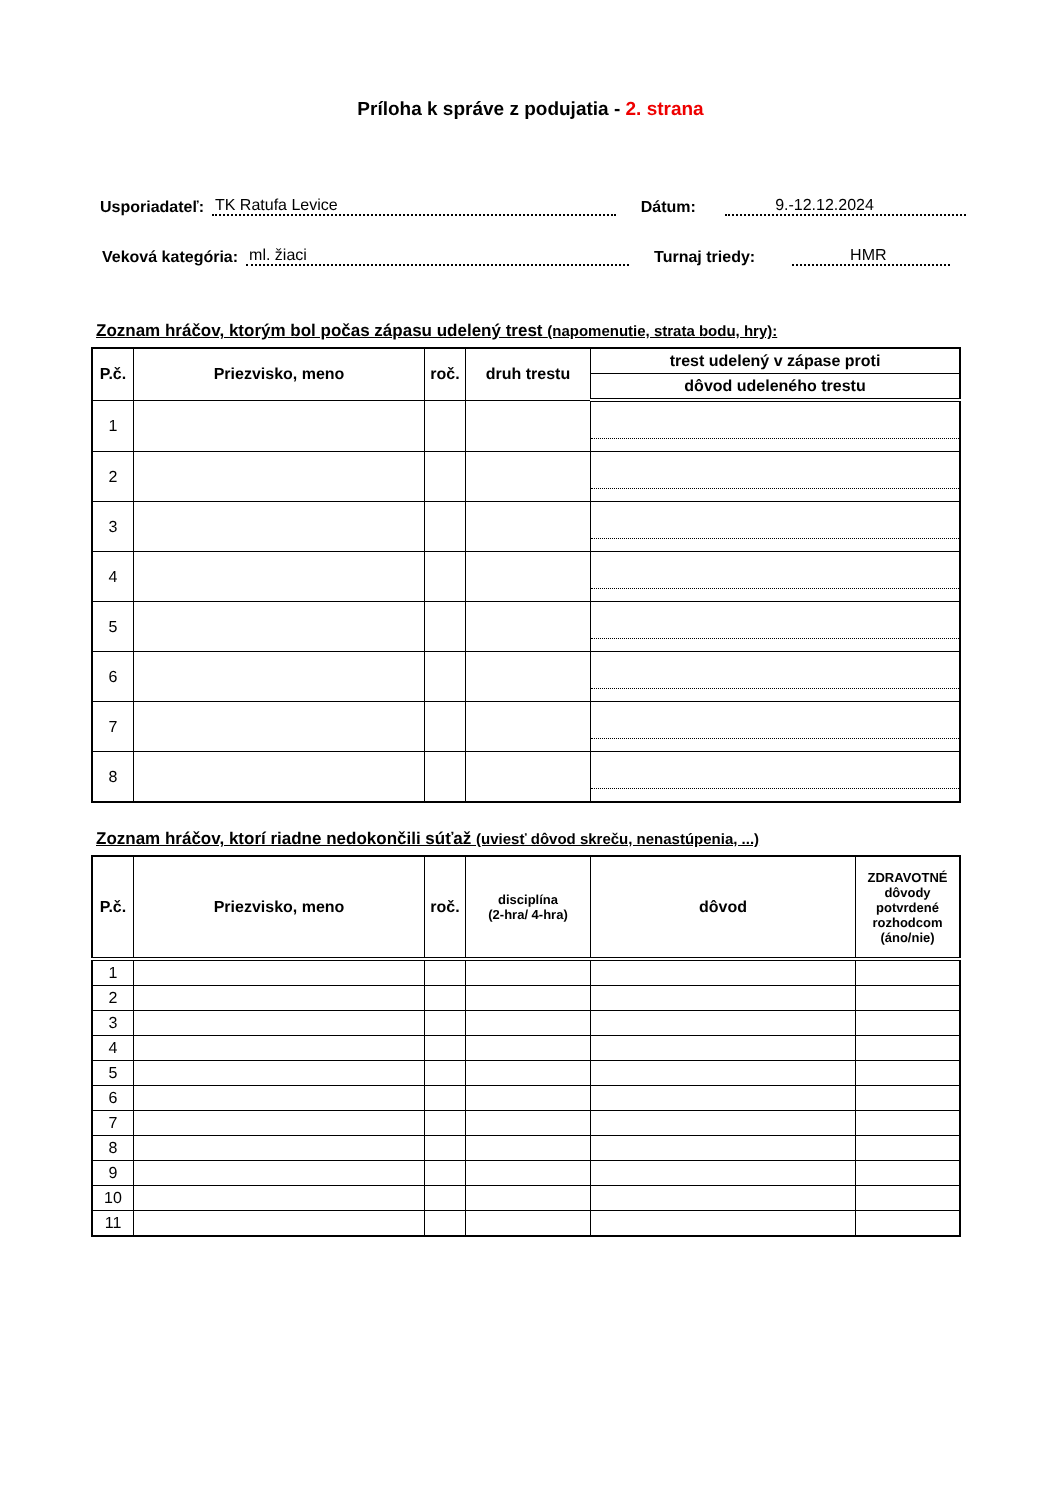Príloha k správe z podujatia - 2. strana
Usporiadateľ: TK Ratufa Levice Dátum: 9.-12.12.2024
Veková kategória: ml. žiaci Turnaj triedy: HMR
Zoznam hráčov, ktorým bol počas zápasu udelený trest (napomenutie, strata bodu, hry):
| P.č. | Priezvisko, meno | roč. | druh trestu | trest udelený v zápase proti |
| --- | --- | --- | --- | --- |
| | | | | dôvod udeleného trestu |
| 1 | | | | |
| 2 | | | | |
| 3 | | | | |
| 4 | | | | |
| 5 | | | | |
| 6 | | | | |
| 7 | | | | |
| 8 | | | | |
Zoznam hráčov, ktorí riadne nedokončili súťaž (uviesť dôvod skreču, nenastúpenia, ...)
| P.č. | Priezvisko, meno | roč. | disciplína (2-hra/ 4-hra) | dôvod | ZDRAVOTNÉ dôvody potvrdené rozhodcom (áno/nie) |
| --- | --- | --- | --- | --- | --- |
| 1 | | | | | |
| 2 | | | | | |
| 3 | | | | | |
| 4 | | | | | |
| 5 | | | | | |
| 6 | | | | | |
| 7 | | | | | |
| 8 | | | | | |
| 9 | | | | | |
| 10 | | | | | |
| 11 | | | | | |